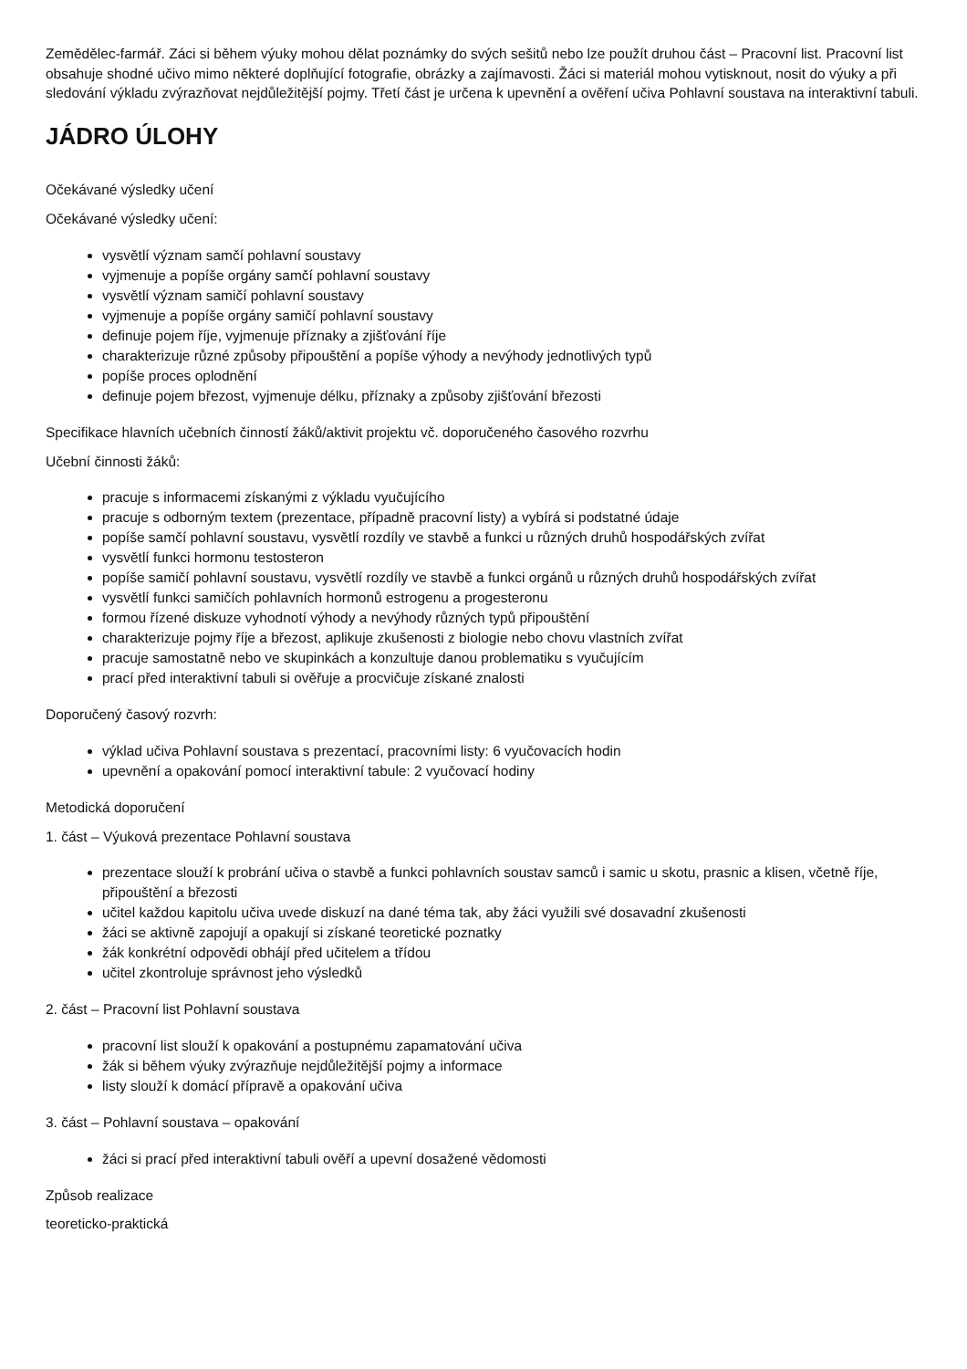Zemědělec-farmář. Záci si během výuky mohou dělat poznámky do svých sešitů nebo lze použít druhou část – Pracovní list. Pracovní list obsahuje shodné učivo mimo některé doplňující fotografie, obrázky a zajímavosti. Žáci si materiál mohou vytisknout, nosit do výuky a při sledování výkladu zvýrazňovat nejdůležitější pojmy. Třetí část je určena k upevnění a ověření učiva Pohlavní soustava na interaktivní tabuli.
JÁDRO ÚLOHY
Očekávané výsledky učení
Očekávané výsledky učení:
vysvětlí význam samčí pohlavní soustavy
vyjmenuje a popíše orgány samčí pohlavní soustavy
vysvětlí význam samičí pohlavní soustavy
vyjmenuje a popíše orgány samičí pohlavní soustavy
definuje pojem říje, vyjmenuje příznaky a zjišťování říje
charakterizuje různé způsoby připouštění a popíše výhody a nevýhody jednotlivých typů
popíše proces oplodnění
definuje pojem březost, vyjmenuje délku, příznaky a způsoby zjišťování březosti
Specifikace hlavních učebních činností žáků/aktivit projektu vč. doporučeného časového rozvrhu
Učební činnosti žáků:
pracuje s informacemi získanými z výkladu vyučujícího
pracuje s odborným textem (prezentace, případně pracovní listy) a vybírá si podstatné údaje
popíše samčí pohlavní soustavu, vysvětlí rozdíly ve stavbě a funkci u různých druhů hospodářských zvířat
vysvětlí funkci hormonu testosteron
popíše samičí pohlavní soustavu, vysvětlí rozdíly ve stavbě a funkci orgánů u různých druhů hospodářských zvířat
vysvětlí funkci samičích pohlavních hormonů estrogenu a progesteronu
formou řízené diskuze vyhodnotí výhody a nevýhody různých typů připouštění
charakterizuje pojmy říje a březost, aplikuje zkušenosti z biologie nebo chovu vlastních zvířat
pracuje samostatně nebo ve skupinkách a konzultuje danou problematiku s vyučujícím
prací před interaktivní tabuli si ověřuje a procvičuje získané znalosti
Doporučený časový rozvrh:
výklad učiva Pohlavní soustava s prezentací, pracovními listy: 6 vyučovacích hodin
upevnění a opakování pomocí interaktivní tabule: 2 vyučovací hodiny
Metodická doporučení
1. část – Výuková prezentace Pohlavní soustava
prezentace slouží k probrání učiva o stavbě a funkci pohlavních soustav samců i samic u skotu, prasnic a klisen, včetně říje, připouštění a březosti
učitel každou kapitolu učiva uvede diskuzí na dané téma tak, aby žáci využili své dosavadní zkušenosti
žáci se aktivně zapojují a opakují si získané teoretické poznatky
žák konkrétní odpovědi obhájí před učitelem a třídou
učitel zkontroluje správnost jeho výsledků
2. část – Pracovní list Pohlavní soustava
pracovní list slouží k opakování a postupnému zapamatování učiva
žák si během výuky zvýrazňuje nejdůležitější pojmy a informace
listy slouží k domácí přípravě a opakování učiva
3. část – Pohlavní soustava – opakování
žáci si prací před interaktivní tabuli ověří a upevní dosažené vědomosti
Způsob realizace
teoreticko-praktická